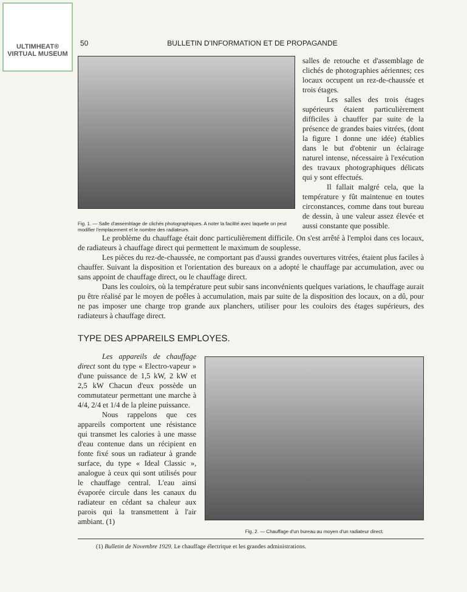ULTIMHEAT®
VIRTUAL MUSEUM
50 BULLETIN D'INFORMATION ET DE PROPAGANDE
Fig. 1. — Salle d'assemblage de clichés photographiques. A noter la facilité avec laquelle on peut modifier l'emplacement et le nombre des radiateurs.
salles de retouche et d'assemblage de clichés de photographies aériennes; ces locaux occupent un rez-de-chaussée et trois étages.
Les salles des trois étages supérieurs étaient particulièrement difficiles à chauffer par suite de la présence de grandes baies vitrées, (dont la figure 1 donne une idée) établies dans le but d'obtenir un éclairage naturel intense, nécessaire à l'exécution des travaux photographiques délicats qui y sont effectués.
Il fallait malgré cela, que la température y fût maintenue en toutes circonstances, comme dans tout bureau de dessin, à une valeur assez élevée et aussi constante que possible.
Le problème du chauffage était donc particulièrement difficile. On s'est arrêté à l'emploi dans ces locaux, de radiateurs à chauffage direct qui permettent le maximum de souplesse.
Les pièces du rez-de-chaussée, ne comportant pas d'aussi grandes ouvertures vitrées, étaient plus faciles à chauffer. Suivant la disposition et l'orientation des bureaux on a adopté le chauffage par accumulation, avec ou sans appoint de chauffage direct, ou le chauffage direct.
Dans les couloirs, où la température peut subir sans inconvénients quelques variations, le chauffage aurait pu être réalisé par le moyen de poêles à accumulation, mais par suite de la disposition des locaux, on a dû, pour ne pas imposer une charge trop grande aux planchers, utiliser pour les couloirs des étages supérieurs, des radiateurs à chauffage direct.
TYPE DES APPAREILS EMPLOYES.
Les appareils de chauffage direct sont du type « Electro-vapeur » d'une puissance de 1,5 kW, 2 kW et 2,5 kW Chacun d'eux possède un commutateur permettant une marche à 4/4, 2/4 et 1/4 de la pleine puissance.
Nous rappelons que ces appareils comportent une résistance qui transmet les calories à une masse d'eau contenue dans un récipient en fonte fixé sous un radiateur à grande surface, du type « Ideal Classic », analogue à ceux qui sont utilisés pour le chauffage central. L'eau ainsi évaporée circule dans les canaux du radiateur en cédant sa chaleur aux parois qui la transmettent à l'air ambiant. (1)
Fig. 2. — Chauffage d'un bureau au moyen d'un radiateur direct.
(1) Bulletin de Novembre 1929. Le chauffage électrique et les grandes administrations.